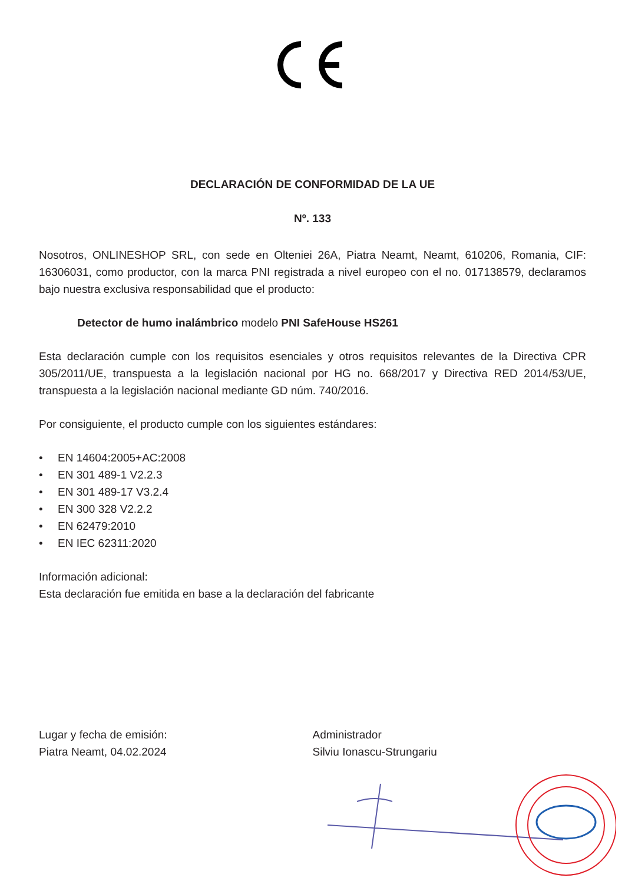DECLARACIÓN DE CONFORMIDAD DE LA UE
Nº. 133
Nosotros, ONLINESHOP SRL, con sede en Olteniei 26A, Piatra Neamt, Neamt, 610206, Romania, CIF: 16306031, como productor, con la marca PNI registrada a nivel europeo con el no. 017138579, declaramos bajo nuestra exclusiva responsabilidad que el producto:
Detector de humo inalámbrico modelo PNI SafeHouse HS261
Esta declaración cumple con los requisitos esenciales y otros requisitos relevantes de la Directiva CPR 305/2011/UE, transpuesta a la legislación nacional por HG no. 668/2017 y Directiva RED 2014/53/UE, transpuesta a la legislación nacional mediante GD núm. 740/2016.
Por consiguiente, el producto cumple con los siguientes estándares:
• EN 14604:2005+AC:2008
• EN 301 489-1 V2.2.3
• EN 301 489-17 V3.2.4
• EN 300 328 V2.2.2
• EN 62479:2010
• EN IEC 62311:2020
Información adicional:
Esta declaración fue emitida en base a la declaración del fabricante
Lugar y fecha de emisión:
Piatra Neamt, 04.02.2024
Administrador
Silviu Ionascu-Strungariu